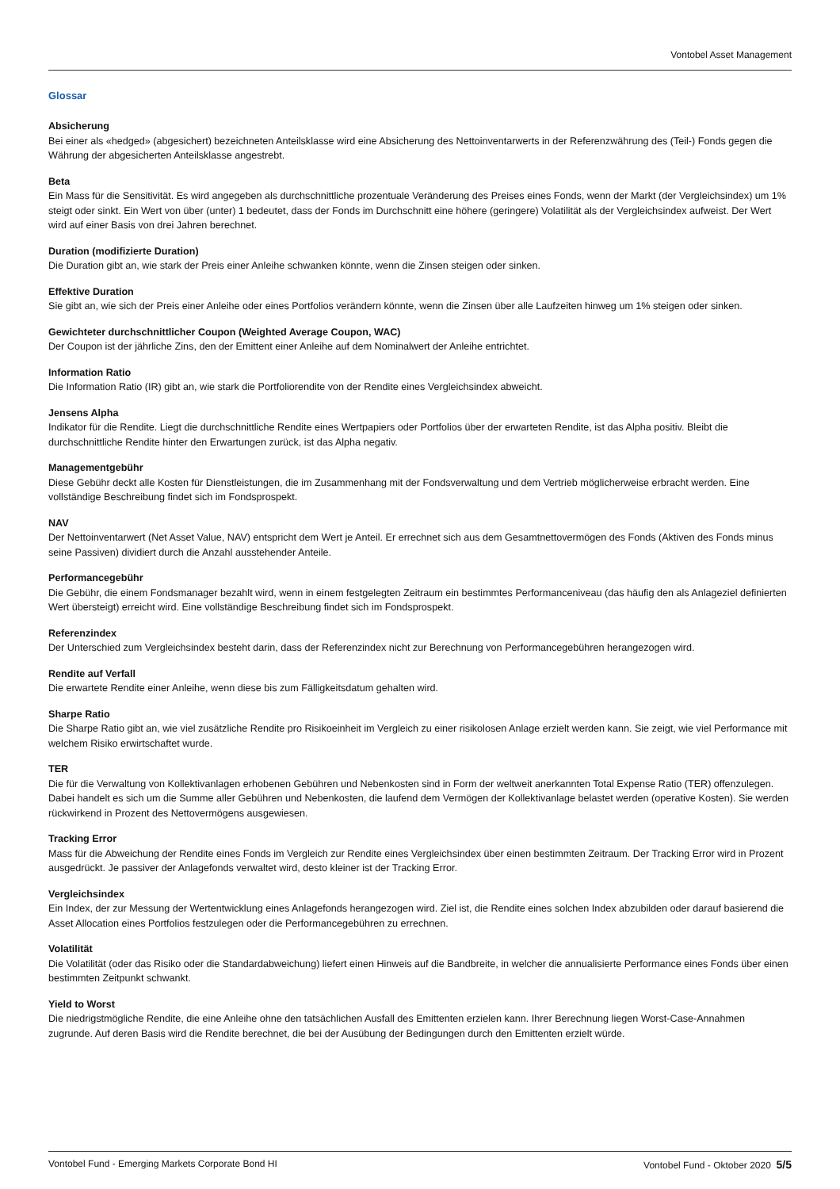Vontobel Asset Management
Glossar
Absicherung
Bei einer als «hedged» (abgesichert) bezeichneten Anteilsklasse wird eine Absicherung des Nettoinventarwerts in der Referenzwährung des (Teil-) Fonds gegen die Währung der abgesicherten Anteilsklasse angestrebt.
Beta
Ein Mass für die Sensitivität. Es wird angegeben als durchschnittliche prozentuale Veränderung des Preises eines Fonds, wenn der Markt (der Vergleichsindex) um 1% steigt oder sinkt. Ein Wert von über (unter) 1 bedeutet, dass der Fonds im Durchschnitt eine höhere (geringere) Volatilität als der Vergleichsindex aufweist. Der Wert wird auf einer Basis von drei Jahren berechnet.
Duration (modifizierte Duration)
Die Duration gibt an, wie stark der Preis einer Anleihe schwanken könnte, wenn die Zinsen steigen oder sinken.
Effektive Duration
Sie gibt an, wie sich der Preis einer Anleihe oder eines Portfolios verändern könnte, wenn die Zinsen über alle Laufzeiten hinweg um 1% steigen oder sinken.
Gewichteter durchschnittlicher Coupon (Weighted Average Coupon, WAC)
Der Coupon ist der jährliche Zins, den der Emittent einer Anleihe auf dem Nominalwert der Anleihe entrichtet.
Information Ratio
Die Information Ratio (IR) gibt an, wie stark die Portfoliorendite von der Rendite eines Vergleichsindex abweicht.
Jensens Alpha
Indikator für die Rendite. Liegt die durchschnittliche Rendite eines Wertpapiers oder Portfolios über der erwarteten Rendite, ist das Alpha positiv. Bleibt die durchschnittliche Rendite hinter den Erwartungen zurück, ist das Alpha negativ.
Managementgebühr
Diese Gebühr deckt alle Kosten für Dienstleistungen, die im Zusammenhang mit der Fondsverwaltung und dem Vertrieb möglicherweise erbracht werden. Eine vollständige Beschreibung findet sich im Fondsprospekt.
NAV
Der Nettoinventarwert (Net Asset Value, NAV) entspricht dem Wert je Anteil. Er errechnet sich aus dem Gesamtnettovermögen des Fonds (Aktiven des Fonds minus seine Passiven) dividiert durch die Anzahl ausstehender Anteile.
Performancegebühr
Die Gebühr, die einem Fondsmanager bezahlt wird, wenn in einem festgelegten Zeitraum ein bestimmtes Performanceniveau (das häufig den als Anlageziel definierten Wert übersteigt) erreicht wird. Eine vollständige Beschreibung findet sich im Fondsprospekt.
Referenzindex
Der Unterschied zum Vergleichsindex besteht darin, dass der Referenzindex nicht zur Berechnung von Performancegebühren herangezogen wird.
Rendite auf Verfall
Die erwartete Rendite einer Anleihe, wenn diese bis zum Fälligkeitsdatum gehalten wird.
Sharpe Ratio
Die Sharpe Ratio gibt an, wie viel zusätzliche Rendite pro Risikoeinheit im Vergleich zu einer risikolosen Anlage erzielt werden kann. Sie zeigt, wie viel Performance mit welchem Risiko erwirtschaftet wurde.
TER
Die für die Verwaltung von Kollektivanlagen erhobenen Gebühren und Nebenkosten sind in Form der weltweit anerkannten Total Expense Ratio (TER) offenzulegen. Dabei handelt es sich um die Summe aller Gebühren und Nebenkosten, die laufend dem Vermögen der Kollektivanlage belastet werden (operative Kosten). Sie werden rückwirkend in Prozent des Nettovermögens ausgewiesen.
Tracking Error
Mass für die Abweichung der Rendite eines Fonds im Vergleich zur Rendite eines Vergleichsindex über einen bestimmten Zeitraum. Der Tracking Error wird in Prozent ausgedrückt. Je passiver der Anlagefonds verwaltet wird, desto kleiner ist der Tracking Error.
Vergleichsindex
Ein Index, der zur Messung der Wertentwicklung eines Anlagefonds herangezogen wird. Ziel ist, die Rendite eines solchen Index abzubilden oder darauf basierend die Asset Allocation eines Portfolios festzulegen oder die Performancegebühren zu errechnen.
Volatilität
Die Volatilität (oder das Risiko oder die Standardabweichung) liefert einen Hinweis auf die Bandbreite, in welcher die annualisierte Performance eines Fonds über einen bestimmten Zeitpunkt schwankt.
Yield to Worst
Die niedrigstmögliche Rendite, die eine Anleihe ohne den tatsächlichen Ausfall des Emittenten erzielen kann. Ihrer Berechnung liegen Worst-Case-Annahmen zugrunde. Auf deren Basis wird die Rendite berechnet, die bei der Ausübung der Bedingungen durch den Emittenten erzielt würde.
Vontobel Fund - Emerging Markets Corporate Bond HI Vontobel Fund - Oktober 2020 5/5